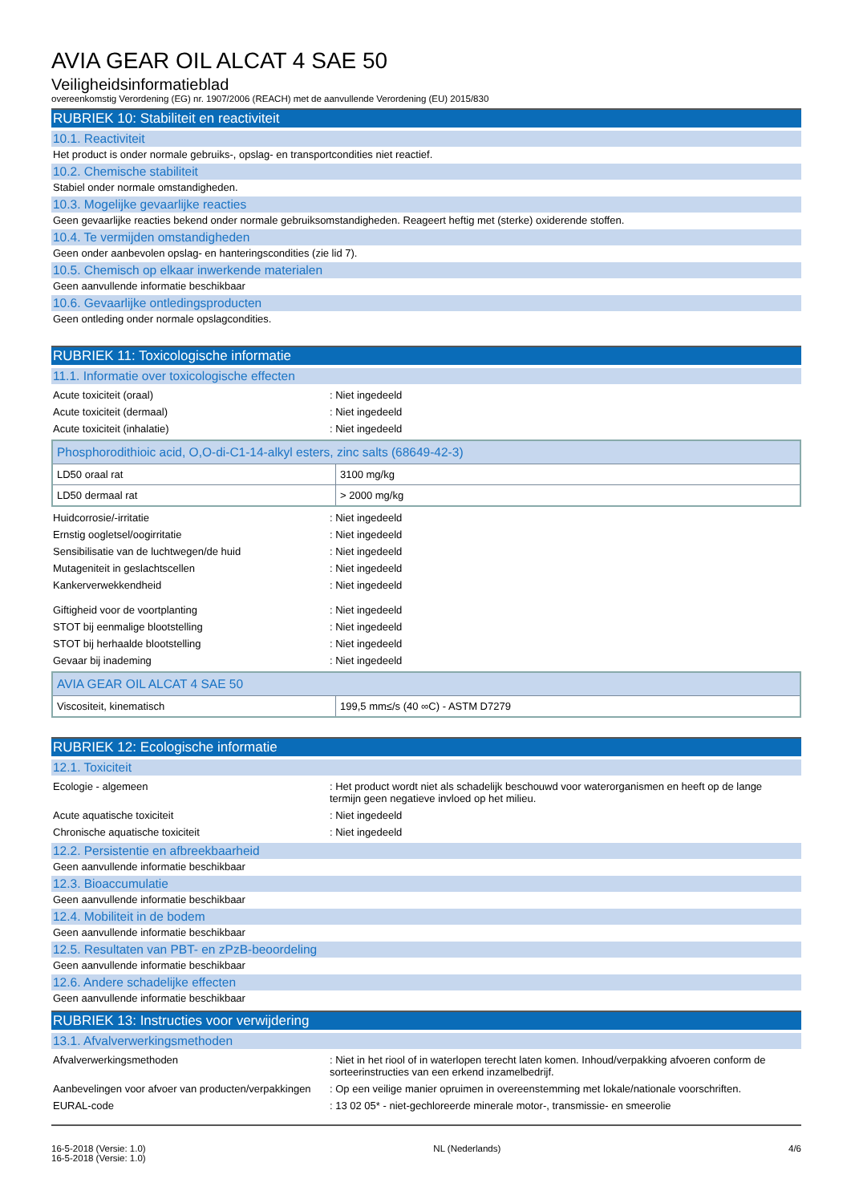AVIA GEAR OIL ALCAT 4 SAE 50
Veiligheidsinformatieblad
overeenkomstig Verordening (EG) nr. 1907/2006 (REACH) met de aanvullende Verordening (EU) 2015/830
RUBRIEK 10: Stabiliteit en reactiviteit
10.1. Reactiviteit
Het product is onder normale gebruiks-, opslag- en transportcondities niet reactief.
10.2. Chemische stabiliteit
Stabiel onder normale omstandigheden.
10.3. Mogelijke gevaarlijke reacties
Geen gevaarlijke reacties bekend onder normale gebruiksomstandigheden. Reageert heftig met (sterke) oxiderende stoffen.
10.4. Te vermijden omstandigheden
Geen onder aanbevolen opslag- en hanteringscondities (zie lid 7).
10.5. Chemisch op elkaar inwerkende materialen
Geen aanvullende informatie beschikbaar
10.6. Gevaarlijke ontledingsproducten
Geen ontleding onder normale opslagcondities.
RUBRIEK 11: Toxicologische informatie
11.1. Informatie over toxicologische effecten
Acute toxiciteit (oraal): Niet ingedeeld
Acute toxiciteit (dermaal): Niet ingedeeld
Acute toxiciteit (inhalatie): Niet ingedeeld
| Phosphorodithioic acid, O,O-di-C1-14-alkyl esters, zinc salts (68649-42-3) | |
| LD50 oraal rat | 3100 mg/kg |
| LD50 dermaal rat | > 2000 mg/kg |
Huidcorrosie/-irritatie: Niet ingedeeld
Ernstig oogletsel/oogirritatie: Niet ingedeeld
Sensibilisatie van de luchtwegen/de huid: Niet ingedeeld
Mutageniteit in geslachtscellen: Niet ingedeeld
Kankerverwekkendheid: Niet ingedeeld
Giftigheid voor de voortplanting: Niet ingedeeld
STOT bij eenmalige blootstelling: Niet ingedeeld
STOT bij herhaalde blootstelling: Niet ingedeeld
Gevaar bij inademing: Niet ingedeeld
| AVIA GEAR OIL ALCAT 4 SAE 50 | |
| Viscositeit, kinematisch | 199,5 mm≤/s (40 ∞C) - ASTM D7279 |
RUBRIEK 12: Ecologische informatie
12.1. Toxiciteit
Ecologie - algemeen: Het product wordt niet als schadelijk beschouwd voor waterorganismen en heeft op de lange termijn geen negatieve invloed op het milieu.
Acute aquatische toxiciteit: Niet ingedeeld
Chronische aquatische toxiciteit: Niet ingedeeld
12.2. Persistentie en afbreekbaarheid
Geen aanvullende informatie beschikbaar
12.3. Bioaccumulatie
Geen aanvullende informatie beschikbaar
12.4. Mobiliteit in de bodem
Geen aanvullende informatie beschikbaar
12.5. Resultaten van PBT- en zPzB-beoordeling
Geen aanvullende informatie beschikbaar
12.6. Andere schadelijke effecten
Geen aanvullende informatie beschikbaar
RUBRIEK 13: Instructies voor verwijdering
13.1. Afvalverwerkingsmethoden
Afvalverwerkingsmethoden: Niet in het riool of in waterlopen terecht laten komen. Inhoud/verpakking afvoeren conform de sorteerinstructies van een erkend inzamelbedrijf.
Aanbevelingen voor afvoer van producten/verpakkingen: Op een veilige manier opruimen in overeenstemming met lokale/nationale voorschriften.
EURAL-code: 13 02 05* - niet-gechloreerde minerale motor-, transmissie- en smeerolie
16-5-2018 (Versie: 1.0)
16-5-2018 (Versie: 1.0) NL (Nederlands) 4/6